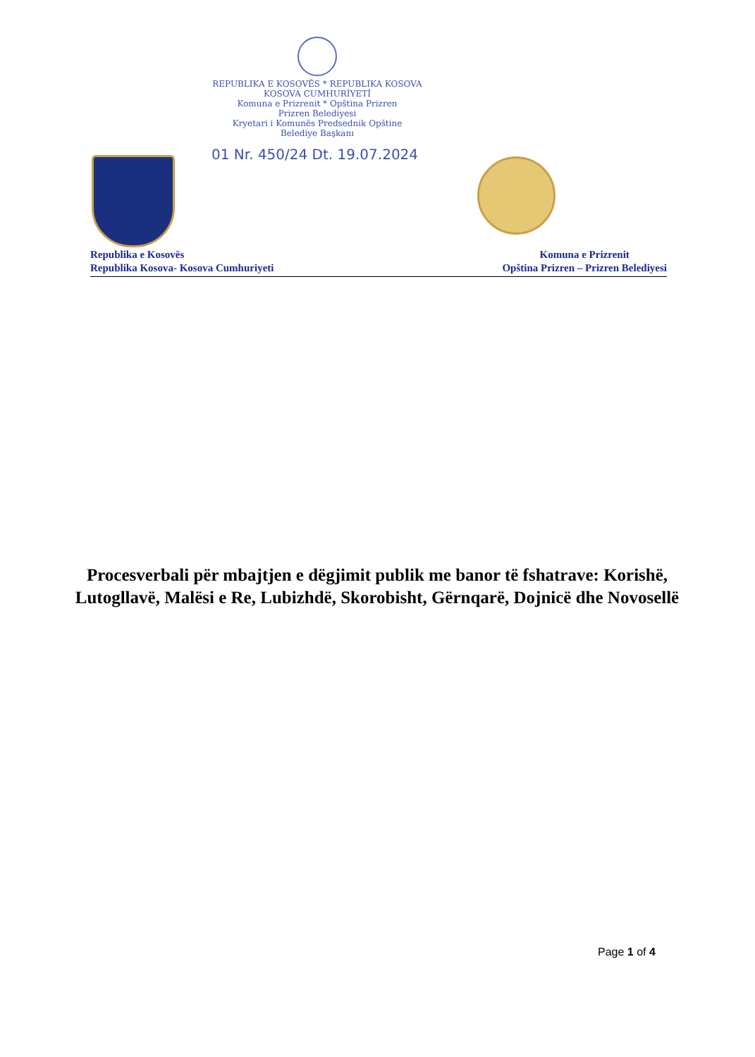REPUBLIKA E KOSOVËS * REPUBLIKA KOSOVA
KOSOVA CUMHURİYETİ
Komuna e Prizrenit * Opština Prizren
Prizren Belediyesi
Kryetari i Komunës Predsednik Opštine
Belediye Başkanı
01 Nr. 450/24 Dt. 19.07.2024
Republika e Kosovës
Republika Kosova- Kosova Cumhuriyeti
Komuna e Prizrenit
Opština Prizren – Prizren Belediyesi
Procesverbali për mbajtjen e dëgjimit publik me banor të fshatrave: Korishë, Lutogllavë, Malësi e Re, Lubizhdë, Skorobisht, Gërnqarë, Dojnicë dhe Novosellë
Page 1 of 4